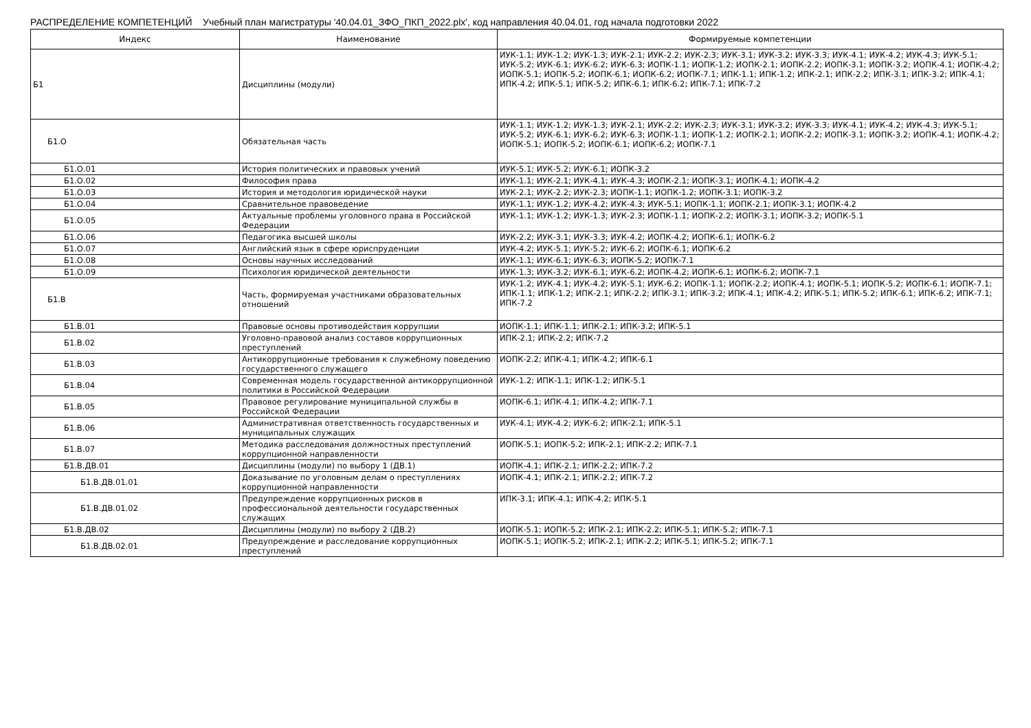РАСПРЕДЕЛЕНИЕ КОМПЕТЕНЦИЙ Учебный план магистратуры '40.04.01_ЗФО_ПКП_2022.plx', код направления 40.04.01, год начала подготовки 2022
| Индекс | Наименование | Формируемые компетенции |
| --- | --- | --- |
| Б1 | Дисциплины (модули) | ИУК-1.1; ИУК-1.2; ИУК-1.3; ИУК-2.1; ИУК-2.2; ИУК-2.3; ИУК-3.1; ИУК-3.2; ИУК-3.3; ИУК-4.1; ИУК-4.2; ИУК-4.3; ИУК-5.1; ИУК-5.2; ИУК-6.1; ИУК-6.2; ИУК-6.3; ИОПК-1.1; ИОПК-1.2; ИОПК-2.1; ИОПК-2.2; ИОПК-3.1; ИОПК-3.2; ИОПК-4.1; ИОПК-4.2; ИОПК-5.1; ИОПК-5.2; ИОПК-6.1; ИОПК-6.2; ИОПК-7.1; ИПК-1.1; ИПК-1.2; ИПК-2.1; ИПК-2.2; ИПК-3.1; ИПК-3.2; ИПК-4.1; ИПК-4.2; ИПК-5.1; ИПК-5.2; ИПК-6.1; ИПК-6.2; ИПК-7.1; ИПК-7.2 |
| Б1.О | Обязательная часть | ИУК-1.1; ИУК-1.2; ИУК-1.3; ИУК-2.1; ИУК-2.2; ИУК-2.3; ИУК-3.1; ИУК-3.2; ИУК-3.3; ИУК-4.1; ИУК-4.2; ИУК-4.3; ИУК-5.1; ИУК-5.2; ИУК-6.1; ИУК-6.2; ИУК-6.3; ИОПК-1.1; ИОПК-1.2; ИОПК-2.1; ИОПК-2.2; ИОПК-3.1; ИОПК-3.2; ИОПК-4.1; ИОПК-4.2; ИОПК-5.1; ИОПК-5.2; ИОПК-6.1; ИОПК-6.2; ИОПК-7.1 |
| Б1.О.01 | История политических и правовых учений | ИУК-5.1; ИУК-5.2; ИУК-6.1; ИОПК-3.2 |
| Б1.О.02 | Философия права | ИУК-1.1; ИУК-2.1; ИУК-4.1; ИУК-4.3; ИОПК-2.1; ИОПК-3.1; ИОПК-4.1; ИОПК-4.2 |
| Б1.О.03 | История и методология юридической науки | ИУК-2.1; ИУК-2.2; ИУК-2.3; ИОПК-1.1; ИОПК-1.2; ИОПК-3.1; ИОПК-3.2 |
| Б1.О.04 | Сравнительное правоведение | ИУК-1.1; ИУК-1.2; ИУК-4.2; ИУК-4.3; ИУК-5.1; ИОПК-1.1; ИОПК-2.1; ИОПК-3.1; ИОПК-4.2 |
| Б1.О.05 | Актуальные проблемы уголовного права в Российской Федерации | ИУК-1.1; ИУК-1.2; ИУК-1.3; ИУК-2.3; ИОПК-1.1; ИОПК-2.2; ИОПК-3.1; ИОПК-3.2; ИОПК-5.1 |
| Б1.О.06 | Педагогика высшей школы | ИУК-2.2; ИУК-3.1; ИУК-3.3; ИУК-4.2; ИОПК-4.2; ИОПК-6.1; ИОПК-6.2 |
| Б1.О.07 | Английский язык в сфере юриспруденции | ИУК-4.2; ИУК-5.1; ИУК-5.2; ИУК-6.2; ИОПК-6.1; ИОПК-6.2 |
| Б1.О.08 | Основы научных исследований | ИУК-1.1; ИУК-6.1; ИУК-6.3; ИОПК-5.2; ИОПК-7.1 |
| Б1.О.09 | Психология юридической деятельности | ИУК-1.3; ИУК-3.2; ИУК-6.1; ИУК-6.2; ИОПК-4.2; ИОПК-6.1; ИОПК-6.2; ИОПК-7.1 |
| Б1.В | Часть, формируемая участниками образовательных отношений | ИУК-1.2; ИУК-4.1; ИУК-4.2; ИУК-5.1; ИУК-6.2; ИОПК-1.1; ИОПК-2.2; ИОПК-4.1; ИОПК-5.1; ИОПК-5.2; ИОПК-6.1; ИОПК-7.1; ИПК-1.1; ИПК-1.2; ИПК-2.1; ИПК-2.2; ИПК-3.1; ИПК-3.2; ИПК-4.1; ИПК-4.2; ИПК-5.1; ИПК-5.2; ИПК-6.1; ИПК-6.2; ИПК-7.1; ИПК-7.2 |
| Б1.В.01 | Правовые основы противодействия коррупции | ИОПК-1.1; ИПК-1.1; ИПК-2.1; ИПК-3.2; ИПК-5.1 |
| Б1.В.02 | Уголовно-правовой анализ составов коррупционных преступлений | ИПК-2.1; ИПК-2.2; ИПК-7.2 |
| Б1.В.03 | Антикоррупционные требования к служебному поведению государственного служащего | ИОПК-2.2; ИПК-4.1; ИПК-4.2; ИПК-6.1 |
| Б1.В.04 | Современная модель государственной антикоррупционной политики в Российской Федерации | ИУК-1.2; ИПК-1.1; ИПК-1.2; ИПК-5.1 |
| Б1.В.05 | Правовое регулирование муниципальной службы в Российской Федерации | ИОПК-6.1; ИПК-4.1; ИПК-4.2; ИПК-7.1 |
| Б1.В.06 | Административная ответственность государственных и муниципальных служащих | ИУК-4.1; ИУК-4.2; ИУК-6.2; ИПК-2.1; ИПК-5.1 |
| Б1.В.07 | Методика расследования должностных преступлений коррупционной направленности | ИОПК-5.1; ИОПК-5.2; ИПК-2.1; ИПК-2.2; ИПК-7.1 |
| Б1.В.ДВ.01 | Дисциплины (модули) по выбору 1 (ДВ.1) | ИОПК-4.1; ИПК-2.1; ИПК-2.2; ИПК-7.2 |
| Б1.В.ДВ.01.01 | Доказывание по уголовным делам о преступлениях коррупционной направленности | ИОПК-4.1; ИПК-2.1; ИПК-2.2; ИПК-7.2 |
| Б1.В.ДВ.01.02 | Предупреждение коррупционных рисков в профессиональной деятельности государственных служащих | ИПК-3.1; ИПК-4.1; ИПК-4.2; ИПК-5.1 |
| Б1.В.ДВ.02 | Дисциплины (модули) по выбору 2 (ДВ.2) | ИОПК-5.1; ИОПК-5.2; ИПК-2.1; ИПК-2.2; ИПК-5.1; ИПК-5.2; ИПК-7.1 |
| Б1.В.ДВ.02.01 | Предупреждение и расследование коррупционных преступлений | ИОПК-5.1; ИОПК-5.2; ИПК-2.1; ИПК-2.2; ИПК-5.1; ИПК-5.2; ИПК-7.1 |